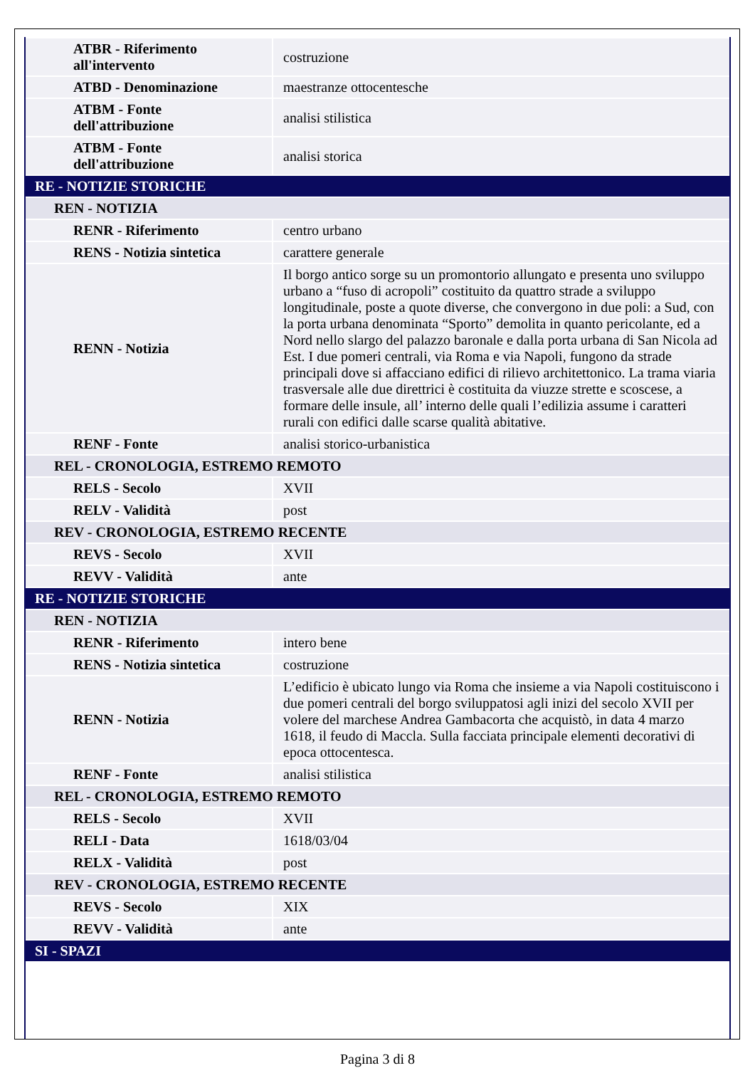| ATBR - Riferimento all'intervento | costruzione |
| ATBD - Denominazione | maestranze ottocentesche |
| ATBM - Fonte dell'attribuzione | analisi stilistica |
| ATBM - Fonte dell'attribuzione | analisi storica |
| RE - NOTIZIE STORICHE | |
| REN - NOTIZIA | |
| RENR - Riferimento | centro urbano |
| RENS - Notizia sintetica | carattere generale |
| RENN - Notizia | Il borgo antico sorge su un promontorio allungato e presenta uno sviluppo urbano a “fuso di acropoli” costituito da quattro strade a sviluppo longitudinale, poste a quote diverse, che convergono in due poli: a Sud, con la porta urbana denominata “Sporto” demolita in quanto pericolante, ed a Nord nello slargo del palazzo baronale e dalla porta urbana di San Nicola ad Est. I due pomeri centrali, via Roma e via Napoli, fungono da strade principali dove si affacciano edifici di rilievo architettonico. La trama viaria trasversale alle due direttrici è costituita da viuzze strette e scoscese, a formare delle insule, all’ interno delle quali l’edilizia assume i caratteri rurali con edifici dalle scarse qualità abitative. |
| RENF - Fonte | analisi storico-urbanistica |
| REL - CRONOLOGIA, ESTREMO REMOTO | |
| RELS - Secolo | XVII |
| RELV - Validità | post |
| REV - CRONOLOGIA, ESTREMO RECENTE | |
| REVS - Secolo | XVII |
| REVV - Validità | ante |
| RE - NOTIZIE STORICHE | |
| REN - NOTIZIA | |
| RENR - Riferimento | intero bene |
| RENS - Notizia sintetica | costruzione |
| RENN - Notizia | L’edificio è ubicato lungo via Roma che insieme a via Napoli costituiscono i due pomeri centrali del borgo sviluppatosi agli inizi del secolo XVII per volere del marchese Andrea Gambacorta che acquistò, in data 4 marzo 1618, il feudo di Maccla. Sulla facciata principale elementi decorativi di epoca ottocentesca. |
| RENF - Fonte | analisi stilistica |
| REL - CRONOLOGIA, ESTREMO REMOTO | |
| RELS - Secolo | XVII |
| RELI - Data | 1618/03/04 |
| RELX - Validità | post |
| REV - CRONOLOGIA, ESTREMO RECENTE | |
| REVS - Secolo | XIX |
| REVV - Validità | ante |
| SI - SPAZI | |
Pagina 3 di 8